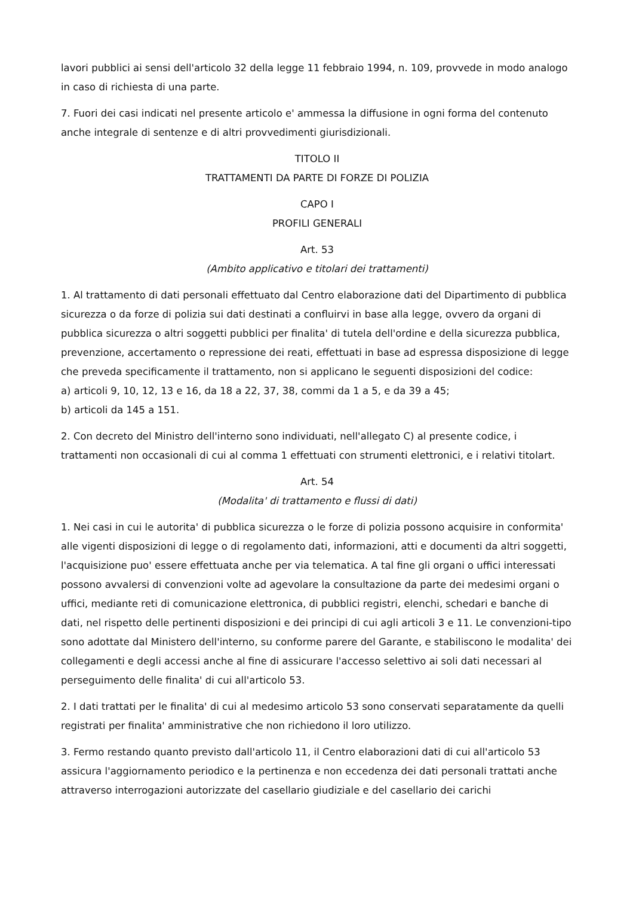lavori pubblici ai sensi dell'articolo 32 della legge 11 febbraio 1994, n. 109, provvede in modo analogo in caso di richiesta di una parte.
7. Fuori dei casi indicati nel presente articolo e' ammessa la diffusione in ogni forma del contenuto anche integrale di sentenze e di altri provvedimenti giurisdizionali.
TITOLO II
TRATTAMENTI DA PARTE DI FORZE DI POLIZIA
CAPO I
PROFILI GENERALI
Art. 53
(Ambito applicativo e titolari dei trattamenti)
1. Al trattamento di dati personali effettuato dal Centro elaborazione dati del Dipartimento di pubblica sicurezza o da forze di polizia sui dati destinati a confluirvi in base alla legge, ovvero da organi di pubblica sicurezza o altri soggetti pubblici per finalita' di tutela dell'ordine e della sicurezza pubblica, prevenzione, accertamento o repressione dei reati, effettuati in base ad espressa disposizione di legge che preveda specificamente il trattamento, non si applicano le seguenti disposizioni del codice:
a) articoli 9, 10, 12, 13 e 16, da 18 a 22, 37, 38, commi da 1 a 5, e da 39 a 45;
b) articoli da 145 a 151.
2. Con decreto del Ministro dell'interno sono individuati, nell'allegato C) al presente codice, i trattamenti non occasionali di cui al comma 1 effettuati con strumenti elettronici, e i relativi titolart.
Art. 54
(Modalita' di trattamento e flussi di dati)
1. Nei casi in cui le autorita' di pubblica sicurezza o le forze di polizia possono acquisire in conformita' alle vigenti disposizioni di legge o di regolamento dati, informazioni, atti e documenti da altri soggetti, l'acquisizione puo' essere effettuata anche per via telematica. A tal fine gli organi o uffici interessati possono avvalersi di convenzioni volte ad agevolare la consultazione da parte dei medesimi organi o uffici, mediante reti di comunicazione elettronica, di pubblici registri, elenchi, schedari e banche di dati, nel rispetto delle pertinenti disposizioni e dei principi di cui agli articoli 3 e 11. Le convenzioni-tipo sono adottate dal Ministero dell'interno, su conforme parere del Garante, e stabiliscono le modalita' dei collegamenti e degli accessi anche al fine di assicurare l'accesso selettivo ai soli dati necessari al perseguimento delle finalita' di cui all'articolo 53.
2. I dati trattati per le finalita' di cui al medesimo articolo 53 sono conservati separatamente da quelli registrati per finalita' amministrative che non richiedono il loro utilizzo.
3. Fermo restando quanto previsto dall'articolo 11, il Centro elaborazioni dati di cui all'articolo 53 assicura l'aggiornamento periodico e la pertinenza e non eccedenza dei dati personali trattati anche attraverso interrogazioni autorizzate del casellario giudiziale e del casellario dei carichi